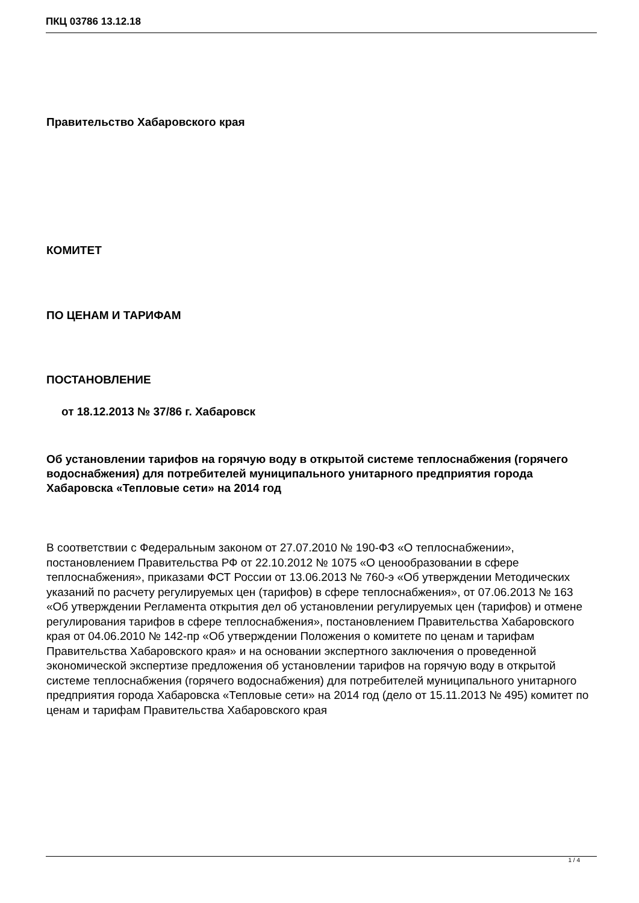ПКЦ 03786 13.12.18
Правительство Хабаровского края
КОМИТЕТ
ПО ЦЕНАМ И ТАРИФАМ
ПОСТАНОВЛЕНИЕ
от 18.12.2013 № 37/86 г. Хабаровск
Об установлении тарифов на горячую воду в открытой системе теплоснабжения (горячего водоснабжения) для потребителей муниципального унитарного предприятия города Хабаровска «Тепловые сети» на 2014 год
В соответствии с Федеральным законом от 27.07.2010 № 190-ФЗ «О теплоснабжении», постановлением Правительства РФ от 22.10.2012 № 1075 «О ценообразовании в сфере теплоснабжения», приказами ФСТ России от 13.06.2013 № 760-э «Об утверждении Методических указаний по расчету регулируемых цен (тарифов) в сфере теплоснабжения», от 07.06.2013 № 163 «Об утверждении Регламента открытия дел об установлении регулируемых цен (тарифов) и отмене регулирования тарифов в сфере теплоснабжения», постановлением Правительства Хабаровского края от 04.06.2010 № 142-пр «Об утверждении Положения о комитете по ценам и тарифам Правительства Хабаровского края» и на основании экспертного заключения о проведенной экономической экспертизе предложения об установлении тарифов на горячую воду в открытой системе теплоснабжения (горячего водоснабжения) для потребителей муниципального унитарного предприятия города Хабаровска «Тепловые сети» на 2014 год (дело от 15.11.2013 № 495) комитет по ценам и тарифам Правительства Хабаровского края
1 / 4